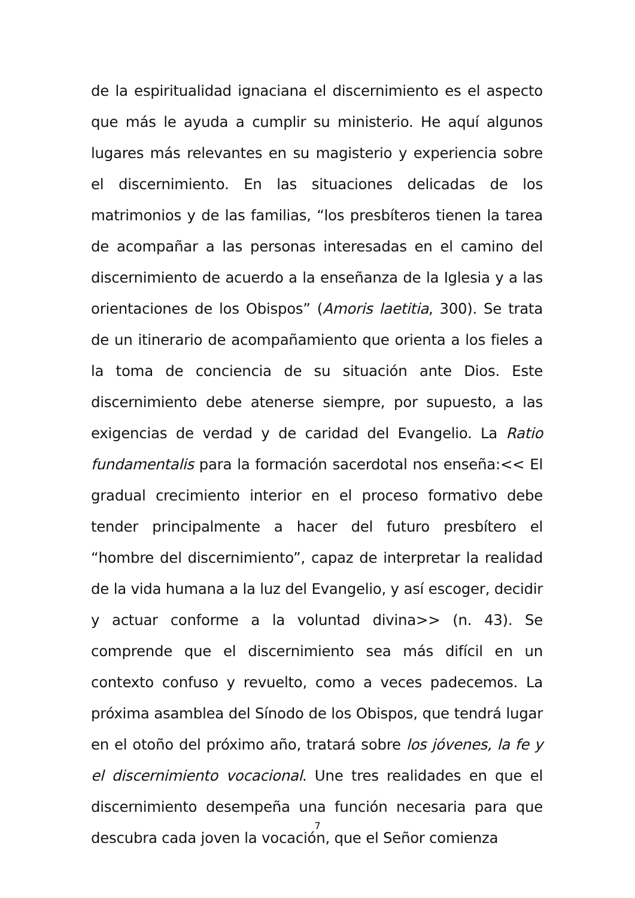de la espiritualidad ignaciana el discernimiento es el aspecto que más le ayuda a cumplir su ministerio. He aquí algunos lugares más relevantes en su magisterio y experiencia sobre el discernimiento. En las situaciones delicadas de los matrimonios y de las familias, “los presbíteros tienen la tarea de acompañar a las personas interesadas en el camino del discernimiento de acuerdo a la enseñanza de la Iglesia y a las orientaciones de los Obispos” (Amoris laetitia, 300). Se trata de un itinerario de acompañamiento que orienta a los fieles a la toma de conciencia de su situación ante Dios. Este discernimiento debe atenerse siempre, por supuesto, a las exigencias de verdad y de caridad del Evangelio. La Ratio fundamentalis para la formación sacerdotal nos enseña:<< El gradual crecimiento interior en el proceso formativo debe tender principalmente a hacer del futuro presbítero el “hombre del discernimiento”, capaz de interpretar la realidad de la vida humana a la luz del Evangelio, y así escoger, decidir y actuar conforme a la voluntad divina>> (n. 43). Se comprende que el discernimiento sea más difícil en un contexto confuso y revuelto, como a veces padecemos. La próxima asamblea del Sínodo de los Obispos, que tendrá lugar en el otoño del próximo año, tratará sobre los jóvenes, la fe y el discernimiento vocacional. Une tres realidades en que el discernimiento desempeña una función necesaria para que descubra cada joven la vocación, que el Señor comienza
7